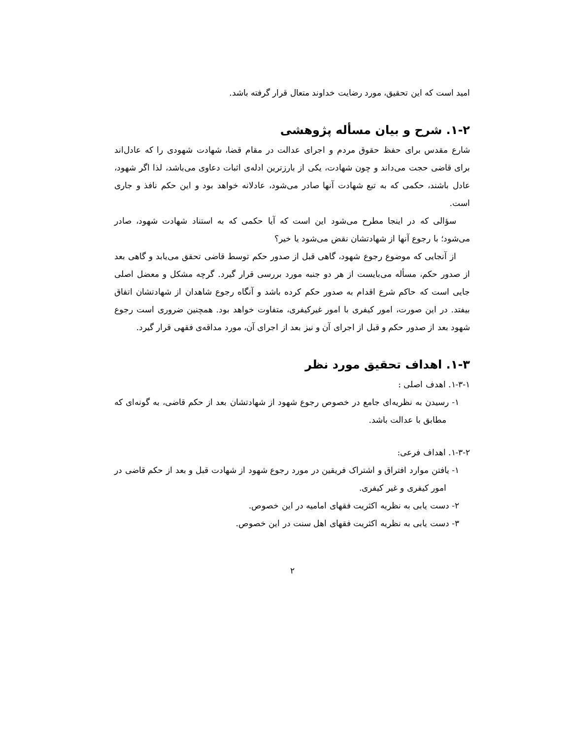امید است که این تحقیق، مورد رضایت خداوند متعال قرار گرفته باشد.
۱-۲. شرح و بیان مسأله پژوهشی
شارع مقدس برای حفظ حقوق مردم و اجرای عدالت در مقام قضا، شهادت شهودی را که عادل‌اند برای قاضی حجت می‌داند و چون شهادت، یکی از بارزترین ادله‌ی اثبات دعاوی می‌باشد، لذا اگر شهود، عادل باشند، حکمی که به تبع شهادت آنها صادر می‌شود، عادلانه خواهد بود و این حکم نافذ و جاری است.
سؤالی که در اینجا مطرح می‌شود این است که آیا حکمی که به استناد شهادت شهود، صادر می‌شود؛ با رجوع آنها از شهادتشان نقض می‌شود یا خیر؟
از آنجایی که موضوع رجوع شهود، گاهی قبل از صدور حکم توسط قاضی تحقق می‌یابد و گاهی بعد از صدور حکم، مسأله می‌بایست از هر دو جنبه مورد بررسی قرار گیرد. گرچه مشکل و معضل اصلی جایی است که حاکم شرع اقدام به صدور حکم کرده باشد و آنگاه رجوع شاهدان از شهادتشان اتفاق بیفتد. در این صورت، امور کیفری با امور غیرکیفری، متفاوت خواهد بود. همچنین ضروری است رجوع شهود بعد از صدور حکم و قبل از اجرای آن و نیز بعد از اجرای آن، مورد مداقه‌ی فقهی قرار گیرد.
۱-۳. اهداف تحقیق مورد نظر
۱-۳-۱. اهدف اصلی :
۱- رسیدن به نظریه‌ای جامع در خصوص رجوع شهود از شهادتشان بعد از حکم قاضی، به گونه‌ای که مطابق با عدالت باشد.
۱-۳-۲. اهداف فرعی:
۱- یافتن موارد افتراق و اشتراک فریقین در مورد رجوع شهود از شهادت قبل و بعد از حکم قاضی در امور کیفری و غیر کیفری.
۲- دست یابی به نظریه اکثریت فقهای امامیه در این خصوص.
۳- دست یابی به نظریه اکثریت فقهای اهل سنت در این خصوص.
۲